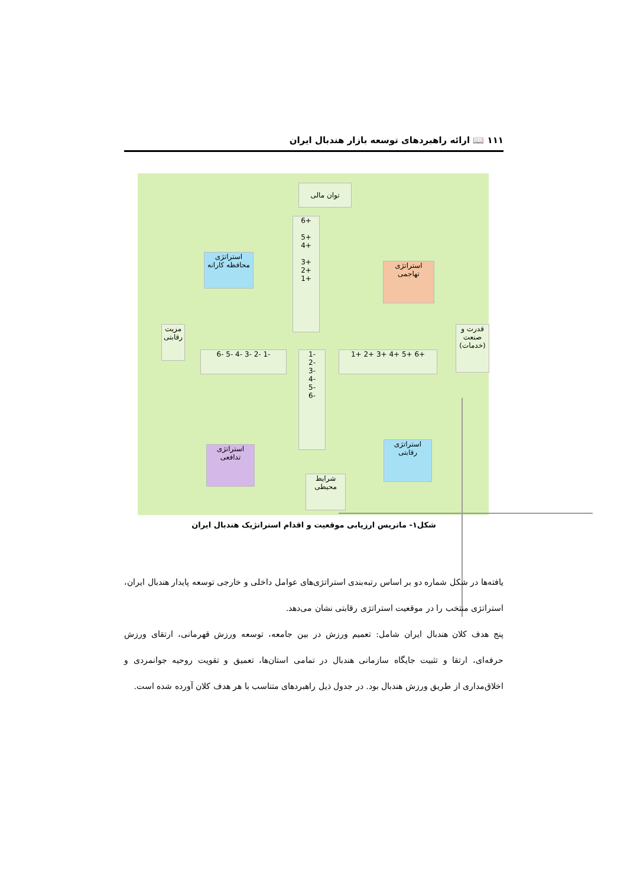۱۱۱ 📖 ارائه راهبردهای توسعه بازار هندبال ایران
توان مالی
6+
5+
4+
3+
2+
1+
استراتژی
محافظه کارانه
استراتژی
تهاجمی
مزیت رقابتی
قدرت و صنعت (خدمات)
6- 5- 4- 3- 2- 1- 1+ 2+ 3+ 4+ 5+ 6+
1-
2-
3-
4-
5-
6-
استراتژی
تدافعی
استراتژی
رقابتی
شرایط محیطی
شکل۱- ماتریس ارزیابی موقعیت و اقدام استراتژیک هندبال ایران
یافته‌ها در شکل شماره دو بر اساس رتبه‌بندی استراتژی‌های عوامل داخلی و خارجی توسعه پایدار هندبال ایران، استراتژی منتخب را در موقعیت استراتژی رقابتی نشان می‌دهد.
پنج هدف کلان هندبال ایران شامل: تعمیم ورزش در بین جامعه، توسعه ورزش قهرمانی، ارتقای ورزش حرفه‌ای، ارتقا و تثبیت جایگاه سازمانی هندبال در تمامی استان‌ها، تعمیق و تقویت روحیه جوانمردی و اخلاق‌مداری از طریق ورزش هندبال بود. در جدول ذیل راهبردهای متناسب با هر هدف کلان آورده شده است.